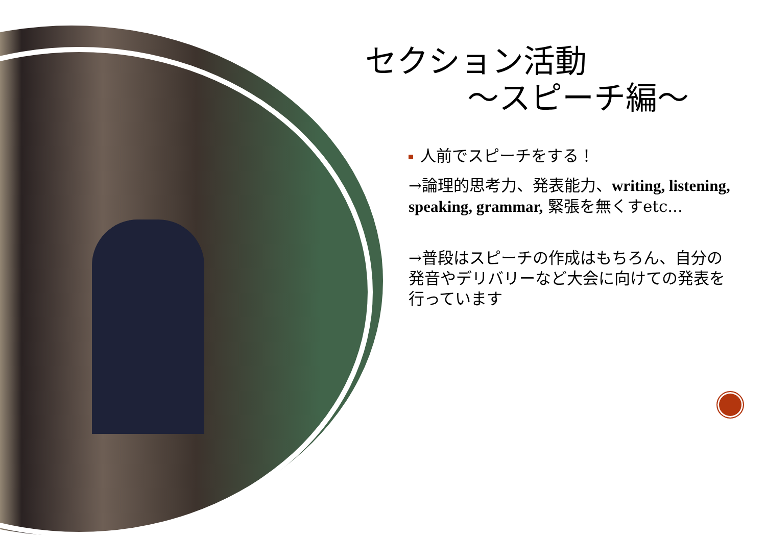セクション活動
～スピーチ編～
人前でスピーチをする！
→論理的思考力、発表能力、writing, listening, speaking, grammar, 緊張を無くすetc...
→普段はスピーチの作成はもちろん、自分の発音やデリバリーなど大会に向けての発表を行っています